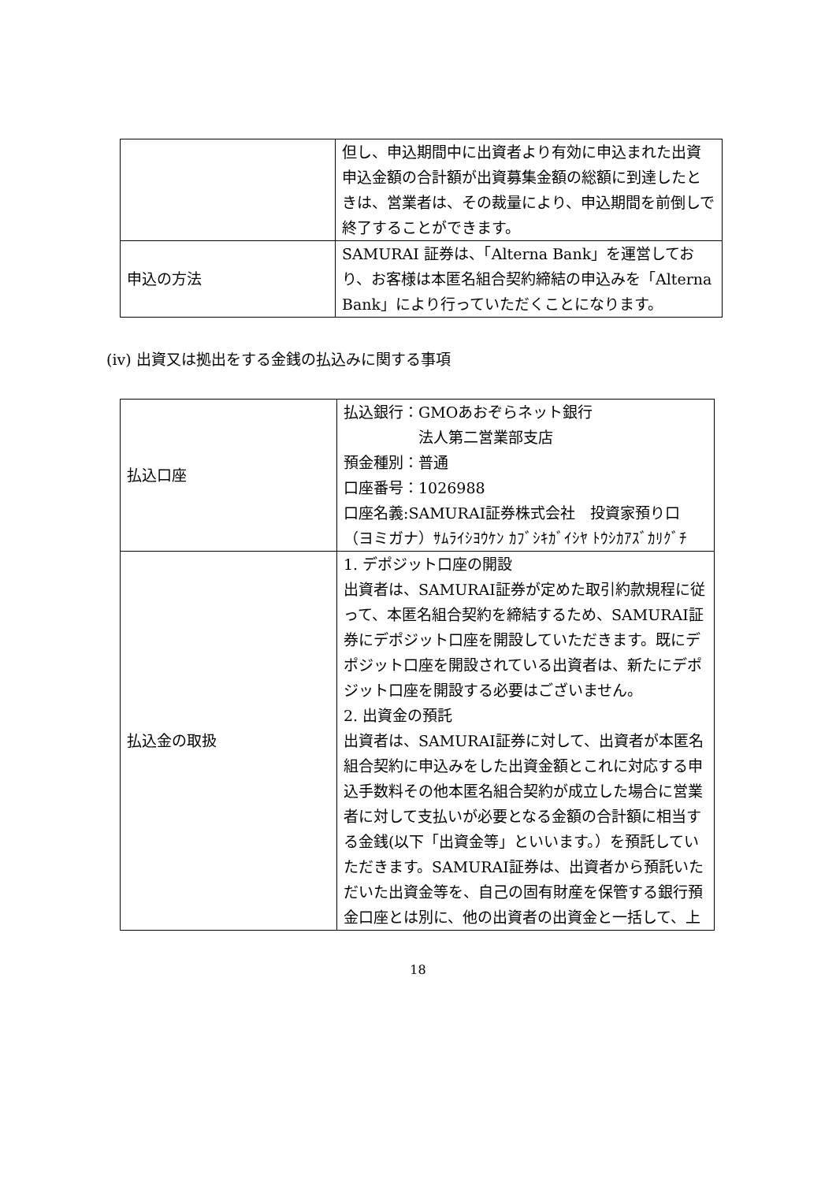| | 但し、申込期間中に出資者より有効に申込まれた出資申込金額の合計額が出資募集金額の総額に到達したときは、営業者は、その裁量により、申込期間を前倒しで終了することができます。 |
| 申込の方法 | SAMURAI 証券は、「Alterna Bank」を運営しており、お客様は本匿名組合契約締結の申込みを「Alterna Bank」により行っていただくことになります。 |
(iv) 出資又は拠出をする金銭の払込みに関する事項
| 払込口座 | 払込銀行：GMOあおぞらネット銀行 法人第二営業部支店 預金種別：普通 口座番号：1026988 口座名義:SAMURAI証券株式会社 投資家預り口 （ヨミガナ）ｻﾑﾗｲｼﾖｳｹﾝ ｶﾌﾞｼｷｶﾞｲｼﾔ ﾄｳｼｶｱｽﾞｶﾘｸﾞﾁ |
| 払込金の取扱 | 1. デポジット口座の開設 出資者は、SAMURAI証券が定めた取引約款規程に従って、本匿名組合契約を締結するため、SAMURAI証券にデポジット口座を開設していただきます。既にデポジット口座を開設されている出資者は、新たにデポジット口座を開設する必要はございません。 2. 出資金の預託 出資者は、SAMURAI証券に対して、出資者が本匿名組合契約に申込みをした出資金額とこれに対応する申込手数料その他本匿名組合契約が成立した場合に営業者に対して支払いが必要となる金額の合計額に相当する金銭(以下「出資金等」といいます。）を預託していただきます。SAMURAI証券は、出資者から預託いただいた出資金等を、自己の固有財産を保管する銀行預金口座とは別に、他の出資者の出資金と一括して、上 |
18